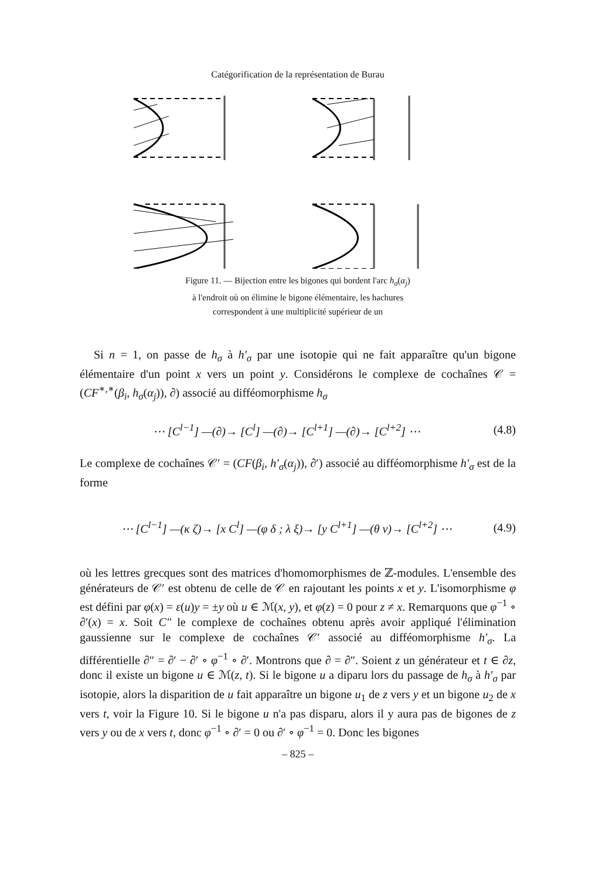Catégorification de la représentation de Burau
Figure 11. — Bijection entre les bigones qui bordent l'arc h<sub>σ</sub>(α<sub>j</sub>)
à l'endroit où on élimine le bigone élémentaire, les hachures
correspondent à une multiplicité supérieur de un
Si n = 1, on passe de h<sub>σ</sub> à h′<sub>σ</sub> par une isotopie qui ne fait apparaître qu'un bigone élémentaire d'un point x vers un point y. Considérons le complexe de cochaînes 𝒞 = (CF<sup>∗,∗</sup>(β<sub>i</sub>, h<sub>σ</sub>(α<sub>j</sub>)), ∂) associé au difféomorphisme h<sub>σ</sub>
⋯ [C<sup>l−1</sup>] —(∂)→ [C<sup>l</sup>] —(∂)→ [C<sup>l+1</sup>] —(∂)→ [C<sup>l+2</sup>] ⋯ (4.8)
Le complexe de cochaînes 𝒞′ = (CF(β<sub>i</sub>, h′<sub>σ</sub>(α<sub>j</sub>)), ∂′) associé au difféomorphisme h′<sub>σ</sub> est de la forme
⋯ [C<sup>l−1</sup>] —(κ ζ)→ [x C<sup>l</sup>] —(φ δ ; λ ξ)→ [y C<sup>l+1</sup>] —(θ ν)→ [C<sup>l+2</sup>] ⋯ (4.9)
où les lettres grecques sont des matrices d'homomorphismes de ℤ-modules. L'ensemble des générateurs de 𝒞′ est obtenu de celle de 𝒞 en rajoutant les points x et y. L'isomorphisme φ est défini par φ(x) = ε(u)y = ±y où u ∈ ℳ(x, y), et φ(z) = 0 pour z ≠ x. Remarquons que φ<sup>−1</sup> ∘ ∂′(x) = x. Soit C″ le complexe de cochaînes obtenu après avoir appliqué l'élimination gaussienne sur le complexe de cochaînes 𝒞′ associé au difféomorphisme h′<sub>σ</sub>. La différentielle ∂″ = ∂′ − ∂′ ∘ φ<sup>−1</sup> ∘ ∂′. Montrons que ∂ = ∂″. Soient z un générateur et t ∈ ∂z, donc il existe un bigone u ∈ ℳ(z, t). Si le bigone u a diparu lors du passage de h<sub>σ</sub> à h′<sub>σ</sub> par isotopie, alors la disparition de u fait apparaître un bigone u<sub>1</sub> de z vers y et un bigone u<sub>2</sub> de x vers t, voir la Figure 10. Si le bigone u n'a pas disparu, alors il y aura pas de bigones de z vers y ou de x vers t, donc φ<sup>−1</sup> ∘ ∂′ = 0 ou ∂′ ∘ φ<sup>−1</sup> = 0. Donc les bigones
– 825 –